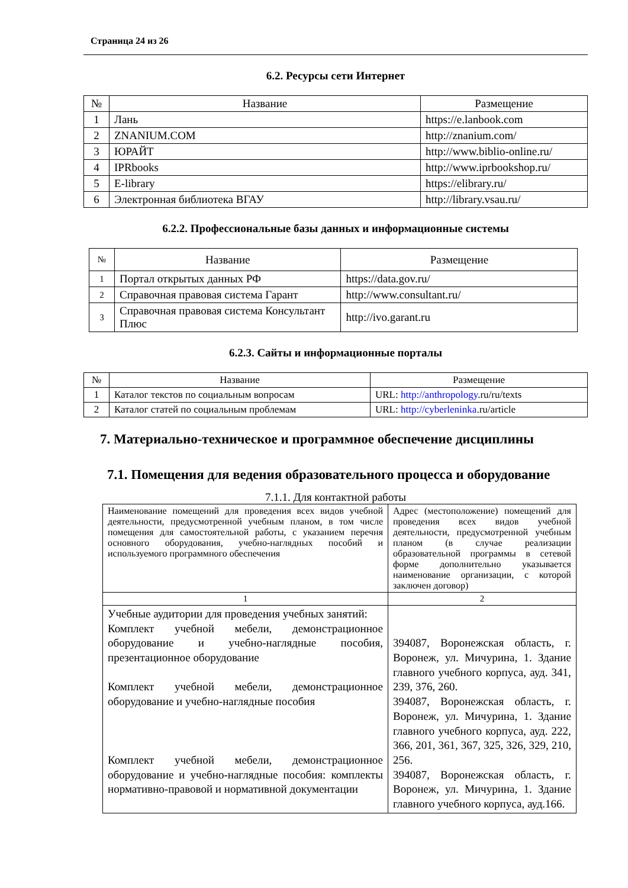Страница 24 из 26
6.2. Ресурсы сети Интернет
| № | Название | Размещение |
| --- | --- | --- |
| 1 | Лань | https://e.lanbook.com |
| 2 | ZNANIUM.COM | http://znanium.com/ |
| 3 | ЮРАЙТ | http://www.biblio-online.ru/ |
| 4 | IPRbooks | http://www.iprbookshop.ru/ |
| 5 | E-library | https://elibrary.ru/ |
| 6 | Электронная библиотека ВГАУ | http://library.vsau.ru/ |
6.2.2. Профессиональные базы данных и информационные системы
| № | Название | Размещение |
| --- | --- | --- |
| 1 | Портал открытых данных РФ | https://data.gov.ru/ |
| 2 | Справочная правовая система Гарант | http://www.consultant.ru/ |
| 3 | Справочная правовая система Консультант Плюс | http://ivo.garant.ru |
6.2.3. Сайты и информационные порталы
| № | Название | Размещение |
| --- | --- | --- |
| 1 | Каталог текстов по социальным вопросам | URL: http://anthropology .ru/ru/texts |
| 2 | Каталог статей по социальным проблемам | URL: http://cyberleninka .ru/article |
7. Материально-техническое и программное обеспечение дисциплины
7.1. Помещения для ведения образовательного процесса и оборудование
7.1.1. Для контактной работы
| Наименование помещений для проведения всех видов учебной деятельности, предусмотренной учебным планом, в том числе помещения для самостоятельной работы, с указанием перечня основного оборудования, учебно-наглядных пособий и используемого программного обеспечения | Адрес (местоположение) помещений для проведения всех видов учебной деятельности, предусмотренной учебным планом (в случае реализации образовательной программы в сетевой форме дополнительно указывается наименование организации, с которой заключен договор) |
| 1 | 2 |
| Учебные аудитории для проведения учебных занятий: Комплект учебной мебели, демонстрационное оборудование и учебно-наглядные пособия, презентационное оборудование Комплект учебной мебели, демонстрационное оборудование и учебно-наглядные пособия Комплект учебной мебели, демонстрационное оборудование и учебно-наглядные пособия: комплекты нормативно-правовой и нормативной документации | 394087, Воронежская область, г. Воронеж, ул. Мичурина, 1. Здание главного учебного корпуса, ауд. 341, 239, 376, 260. 394087, Воронежская область, г. Воронеж, ул. Мичурина, 1. Здание главного учебного корпуса, ауд. 222, 366, 201, 361, 367, 325, 326, 329, 210, 256. 394087, Воронежская область, г. Воронеж, ул. Мичурина, 1. Здание главного учебного корпуса, ауд.166. |